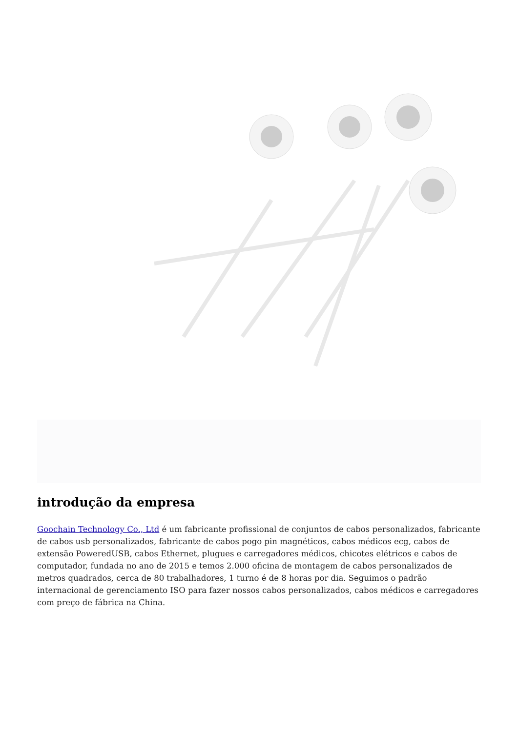introdução da empresa
Goochain Technology Co., Ltd é um fabricante profissional de conjuntos de cabos personalizados, fabricante de cabos usb personalizados, fabricante de cabos pogo pin magnéticos, cabos médicos ecg, cabos de extensão PoweredUSB, cabos Ethernet, plugues e carregadores médicos, chicotes elétricos e cabos de computador, fundada no ano de 2015 e temos 2.000 oficina de montagem de cabos personalizados de metros quadrados, cerca de 80 trabalhadores, 1 turno é de 8 horas por dia. Seguimos o padrão internacional de gerenciamento ISO para fazer nossos cabos personalizados, cabos médicos e carregadores com preço de fábrica na China.